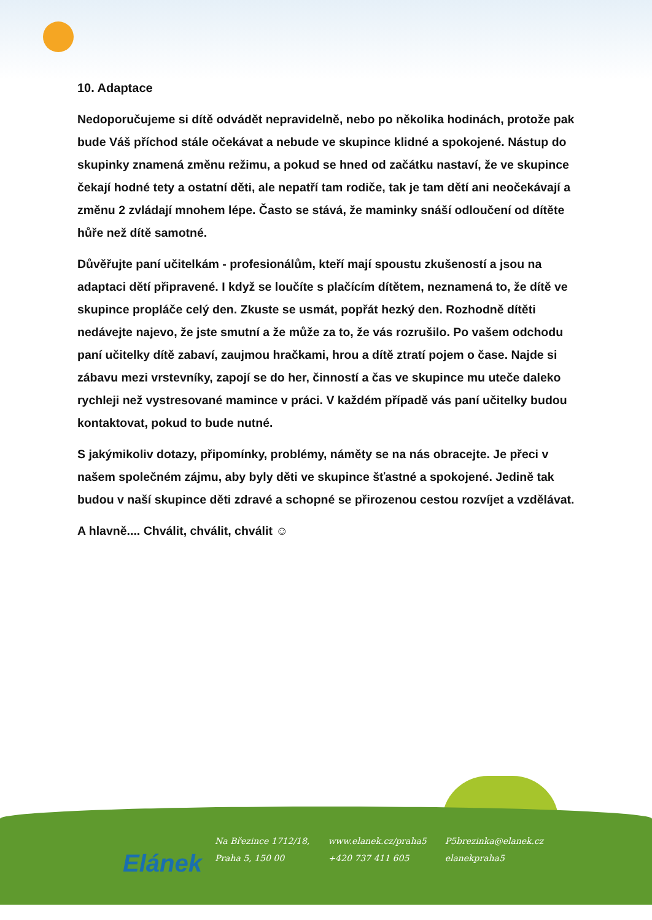10. Adaptace
Nedoporučujeme si dítě odvádět nepravidelně, nebo po několika hodinách, protože pak bude Váš příchod stále očekávat a nebude ve skupince klidné a spokojené. Nástup do skupinky znamená změnu režimu, a pokud se hned od začátku nastaví, že ve skupince čekají hodné tety a ostatní děti, ale nepatří tam rodiče, tak je tam dětí ani neočekávají a změnu 2 zvládají mnohem lépe. Často se stává, že maminky snáší odloučení od dítěte hůře než dítě samotné.
Důvěřujte paní učitelkám - profesionálům, kteří mají spoustu zkušeností a jsou na adaptaci dětí připravené. I když se loučíte s plačícím dítětem, neznamená to, že dítě ve skupince propláče celý den. Zkuste se usmát, popřát hezký den. Rozhodně dítěti nedávejte najevo, že jste smutní a že může za to, že vás rozrušilo. Po vašem odchodu paní učitelky dítě zabaví, zaujmou hračkami, hrou a dítě ztratí pojem o čase. Najde si zábavu mezi vrstevníky, zapojí se do her, činností a čas ve skupince mu uteče daleko rychleji než vystresované mamince v práci. V každém případě vás paní učitelky budou kontaktovat, pokud to bude nutné.
S jakýmikoliv dotazy, připomínky, problémy, náměty se na nás obracejte. Je přeci v našem společném zájmu, aby byly děti ve skupince šťastné a spokojené. Jedině tak budou v naší skupince děti zdravé a schopné se přirozenou cestou rozvíjet a vzdělávat.
A hlavně.... Chválit, chválit, chválit ☺
Elánek
Na Březince 1712/18,
Praha 5, 150 00
www.elanek.cz/praha5
+420 737 411 605
P5brezinka@elanek.cz
elanekpraha5